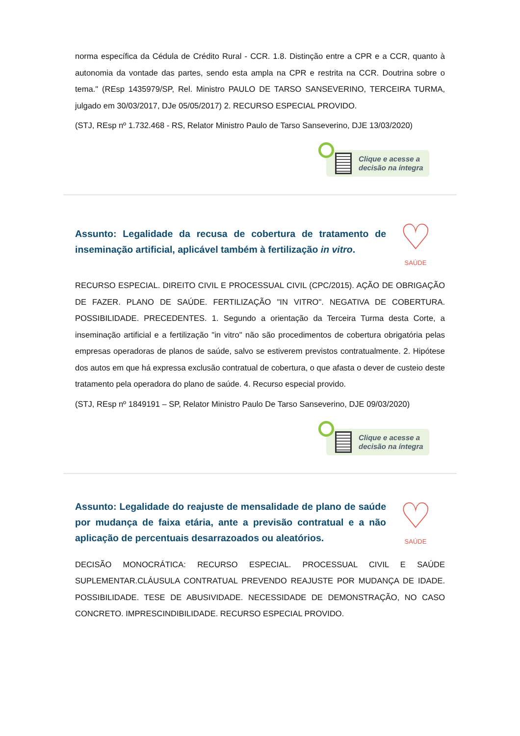norma específica da Cédula de Crédito Rural - CCR. 1.8. Distinção entre a CPR e a CCR, quanto à autonomia da vontade das partes, sendo esta ampla na CPR e restrita na CCR. Doutrina sobre o tema." (REsp 1435979/SP, Rel. Ministro PAULO DE TARSO SANSEVERINO, TERCEIRA TURMA, julgado em 30/03/2017, DJe 05/05/2017) 2. RECURSO ESPECIAL PROVIDO.
(STJ, REsp nº 1.732.468 - RS, Relator Ministro Paulo de Tarso Sanseverino, DJE 13/03/2020)
Clique e acesse a
decisão na íntegra
Assunto: Legalidade da recusa de cobertura de tratamento de inseminação artificial, aplicável também à fertilização in vitro.
♡
SAÚDE
RECURSO ESPECIAL. DIREITO CIVIL E PROCESSUAL CIVIL (CPC/2015). AÇÃO DE OBRIGAÇÃO DE FAZER. PLANO DE SAÚDE. FERTILIZAÇÃO "IN VITRO". NEGATIVA DE COBERTURA. POSSIBILIDADE. PRECEDENTES. 1. Segundo a orientação da Terceira Turma desta Corte, a inseminação artificial e a fertilização "in vitro" não são procedimentos de cobertura obrigatória pelas empresas operadoras de planos de saúde, salvo se estiverem previstos contratualmente. 2. Hipótese dos autos em que há expressa exclusão contratual de cobertura, o que afasta o dever de custeio deste tratamento pela operadora do plano de saúde. 4. Recurso especial provido.
(STJ, REsp nº 1849191 – SP, Relator Ministro Paulo De Tarso Sanseverino, DJE 09/03/2020)
Clique e acesse a
decisão na íntegra
Assunto: Legalidade do reajuste de mensalidade de plano de saúde por mudança de faixa etária, ante a previsão contratual e a não aplicação de percentuais desarrazoados ou aleatórios.
♡
SAÚDE
DECISÃO MONOCRÁTICA: RECURSO ESPECIAL. PROCESSUAL CIVIL E SAÚDE SUPLEMENTAR.CLÁUSULA CONTRATUAL PREVENDO REAJUSTE POR MUDANÇA DE IDADE. POSSIBILIDADE. TESE DE ABUSIVIDADE. NECESSIDADE DE DEMONSTRAÇÃO, NO CASO CONCRETO. IMPRESCINDIBILIDADE. RECURSO ESPECIAL PROVIDO.